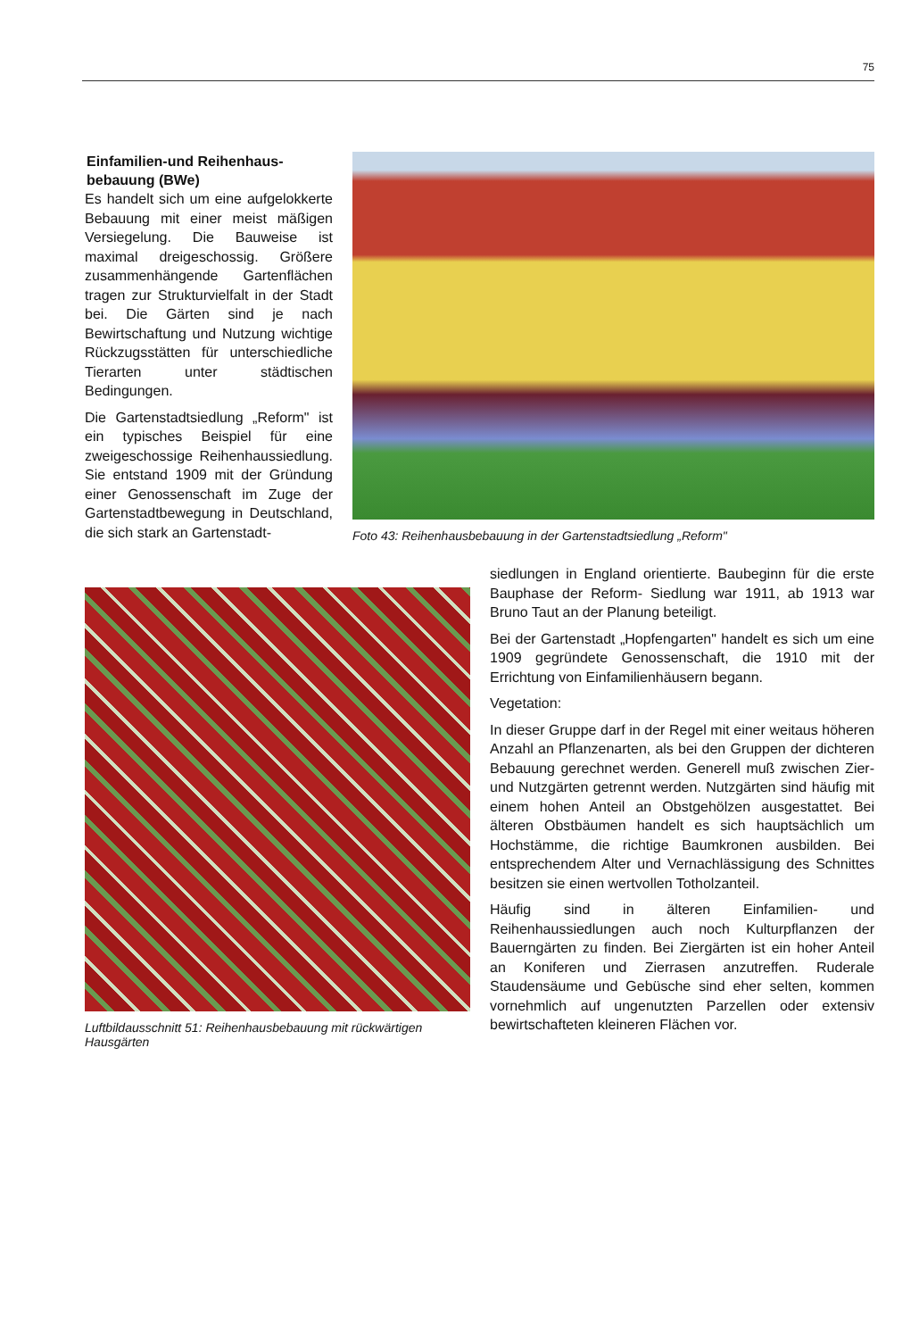75
Einfamilien-und Reihenhaus-
bebauung (BWe)
Es handelt sich um eine aufgelokkerte Bebauung mit einer meist mäßigen Versiegelung. Die Bauweise ist maximal dreigeschossig. Größere zusammenhängende Gartenflächen tragen zur Strukturvielfalt in der Stadt bei. Die Gärten sind je nach Bewirtschaftung und Nutzung wichtige Rückzugsstätten für unterschiedliche Tierarten unter städtischen Bedingungen.
Die Gartenstadtsiedlung „Reform" ist ein typisches Beispiel für eine zweigeschossige Reihenhaussiedlung. Sie entstand 1909 mit der Gründung einer Genossenschaft im Zuge der Gartenstadtbewegung in Deutschland, die sich stark an Gartenstadt-
Foto 43: Reihenhausbebauung in der Gartenstadtsiedlung „Reform"
Luftbildausschnitt 51: Reihenhausbebauung mit rückwärtigen Hausgärten
siedlungen in England orientierte. Baubeginn für die erste Bauphase der Reform- Siedlung war 1911, ab 1913 war Bruno Taut an der Planung beteiligt.
Bei der Gartenstadt „Hopfengarten" handelt es sich um eine 1909 gegründete Genossenschaft, die 1910 mit der Errichtung von Einfamilienhäusern begann.
Vegetation:
In dieser Gruppe darf in der Regel mit einer weitaus höheren Anzahl an Pflanzenarten, als bei den Gruppen der dichteren Bebauung gerechnet werden. Generell muß zwischen Zier- und Nutzgärten getrennt werden. Nutzgärten sind häufig mit einem hohen Anteil an Obstgehölzen ausgestattet. Bei älteren Obstbäumen handelt es sich hauptsächlich um Hochstämme, die richtige Baumkronen ausbilden. Bei entsprechendem Alter und Vernachlässigung des Schnittes besitzen sie einen wertvollen Totholzanteil.
Häufig sind in älteren Einfamilien- und Reihenhaussiedlungen auch noch Kulturpflanzen der Bauerngärten zu finden. Bei Ziergärten ist ein hoher Anteil an Koniferen und Zierrasen anzutreffen. Ruderale Staudensäume und Gebüsche sind eher selten, kommen vornehmlich auf ungenutzten Parzellen oder extensiv bewirtschafteten kleineren Flächen vor.